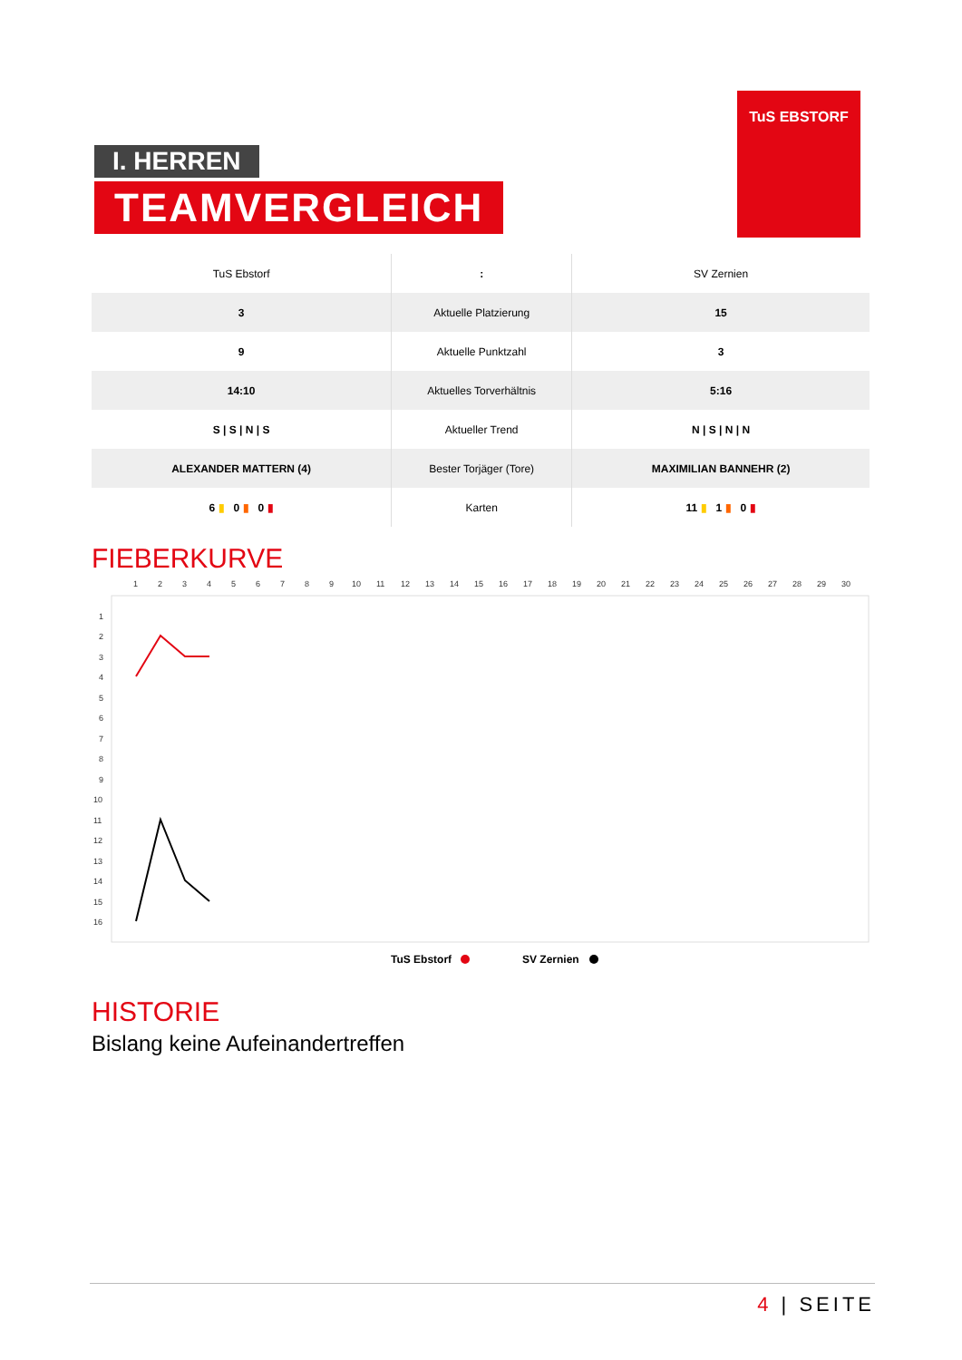I. HERREN
TEAMVERGLEICH
TuS EBSTORF
| TuS Ebstorf | : | SV Zernien |
| 3 | Aktuelle Platzierung | 15 |
| 9 | Aktuelle Punktzahl | 3 |
| 14:10 | Aktuelles Torverhältnis | 5:16 |
| S / S / N / S | Aktueller Trend | N / S / N / N |
| ALEXANDER MATTERN (4) | Bester Torjäger (Tore) | MAXIMILIAN BANNEHR (2) |
| 6 ▮ 0 ▮ 0 ▮ | Karten | 11 ▮ 1 ▮ 0 ▮ |
FIEBERKURVE
1
2
3
4
5
6
7
8
9
10
11
12
13
14
15
16
17
18
19
20
21
22
23
24
25
26
27
28
29
30
1
2
3
4
5
6
7
8
9
10
11
12
13
14
15
16
TuS Ebstorf
SV Zernien
HISTORIE
Bislang keine Aufeinandertreffen
4 | SEITE